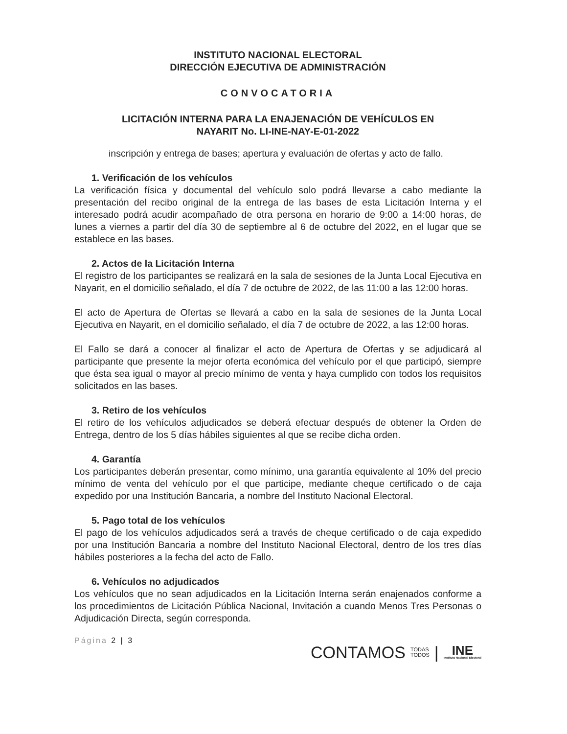INSTITUTO NACIONAL ELECTORAL
DIRECCIÓN EJECUTIVA DE ADMINISTRACIÓN
CONVOCATORIA
LICITACIÓN INTERNA PARA LA ENAJENACIÓN DE VEHÍCULOS EN
NAYARIT No. LI-INE-NAY-E-01-2022
inscripción y entrega de bases; apertura y evaluación de ofertas y acto de fallo.
1. Verificación de los vehículos
La verificación física y documental del vehículo solo podrá llevarse a cabo mediante la presentación del recibo original de la entrega de las bases de esta Licitación Interna y el interesado podrá acudir acompañado de otra persona en horario de 9:00 a 14:00 horas, de lunes a viernes a partir del día 30 de septiembre al 6 de octubre del 2022, en el lugar que se establece en las bases.
2. Actos de la Licitación Interna
El registro de los participantes se realizará en la sala de sesiones de la Junta Local Ejecutiva en Nayarit, en el domicilio señalado, el día 7 de octubre de 2022, de las 11:00 a las 12:00 horas.
El acto de Apertura de Ofertas se llevará a cabo en la sala de sesiones de la Junta Local Ejecutiva en Nayarit, en el domicilio señalado, el día 7 de octubre de 2022, a las 12:00 horas.
El Fallo se dará a conocer al finalizar el acto de Apertura de Ofertas y se adjudicará al participante que presente la mejor oferta económica del vehículo por el que participó, siempre que ésta sea igual o mayor al precio mínimo de venta y haya cumplido con todos los requisitos solicitados en las bases.
3. Retiro de los vehículos
El retiro de los vehículos adjudicados se deberá efectuar después de obtener la Orden de Entrega, dentro de los 5 días hábiles siguientes al que se recibe dicha orden.
4. Garantía
Los participantes deberán presentar, como mínimo, una garantía equivalente al 10% del precio mínimo de venta del vehículo por el que participe, mediante cheque certificado o de caja expedido por una Institución Bancaria, a nombre del Instituto Nacional Electoral.
5. Pago total de los vehículos
El pago de los vehículos adjudicados será a través de cheque certificado o de caja expedido por una Institución Bancaria a nombre del Instituto Nacional Electoral, dentro de los tres días hábiles posteriores a la fecha del acto de Fallo.
6. Vehículos no adjudicados
Los vehículos que no sean adjudicados en la Licitación Interna serán enajenados conforme a los procedimientos de Licitación Pública Nacional, Invitación a cuando Menos Tres Personas o Adjudicación Directa, según corresponda.
Página 2 | 3
CONTAMOS TODAS
TODOS |
INE
Instituto Nacional Electoral